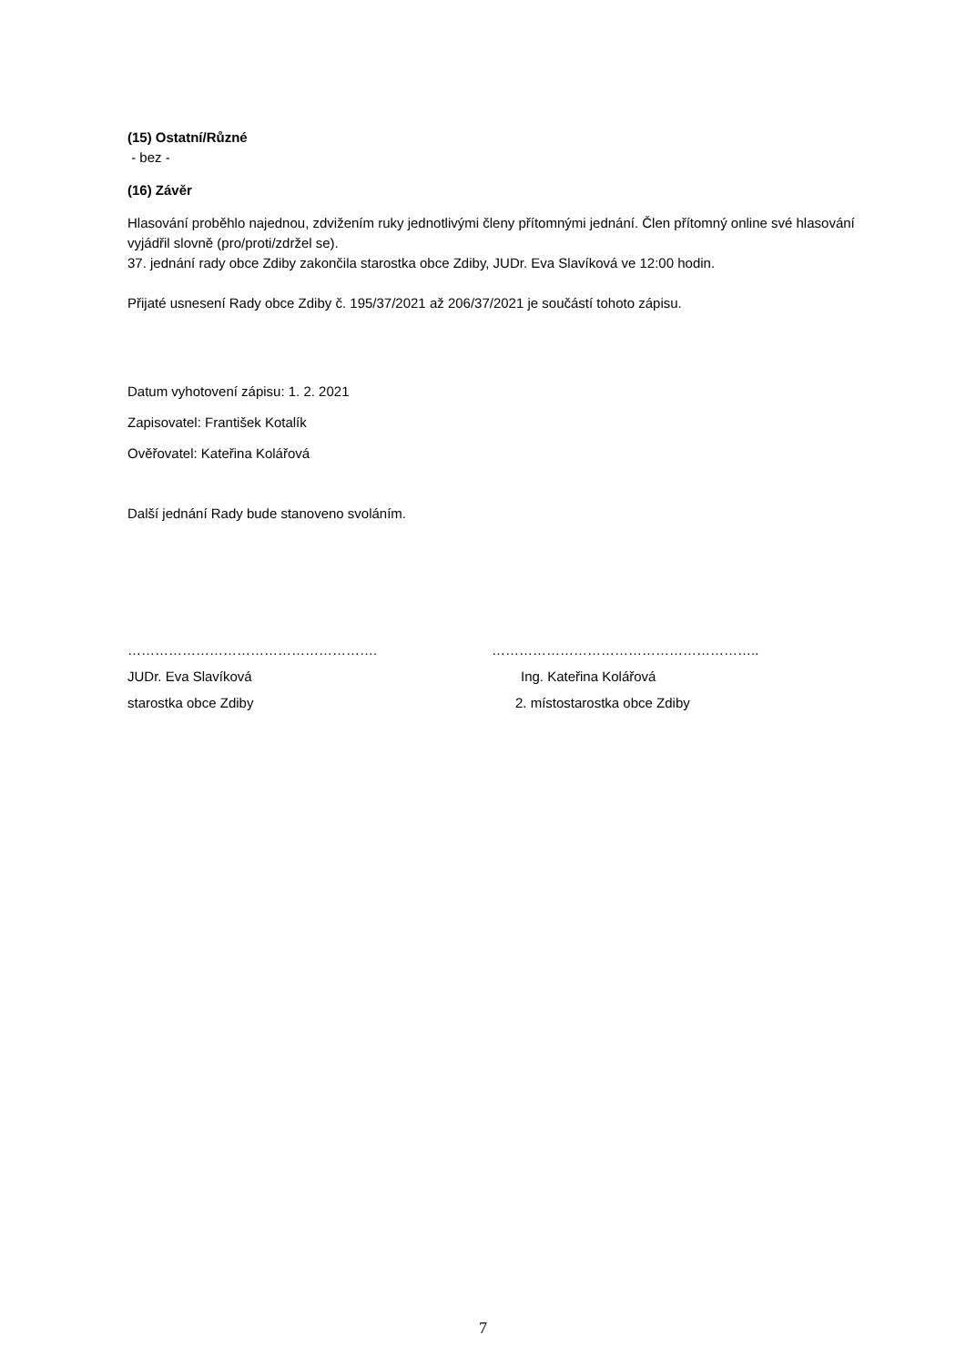(15) Ostatní/Různé
- bez -
(16) Závěr
Hlasování proběhlo najednou, zdvižením ruky jednotlivými členy přítomnými jednání. Člen přítomný online své hlasování vyjádřil slovně (pro/proti/zdržel se).
37. jednání rady obce Zdiby zakončila starostka obce Zdiby, JUDr. Eva Slavíková ve 12:00 hodin.
Přijaté usnesení Rady obce Zdiby č. 195/37/2021 až 206/37/2021 je součástí tohoto zápisu.
Datum vyhotovení zápisu: 1. 2. 2021
Zapisovatel: František Kotalík
Ověřovatel: Kateřina Kolářová
Další jednání Rady bude stanoveno svoláním.
………………………………………………. …………………………………………………..
JUDr. Eva Slavíková Ing. Kateřina Kolářová
starostka obce Zdiby 2. místostarostka obce Zdiby
7